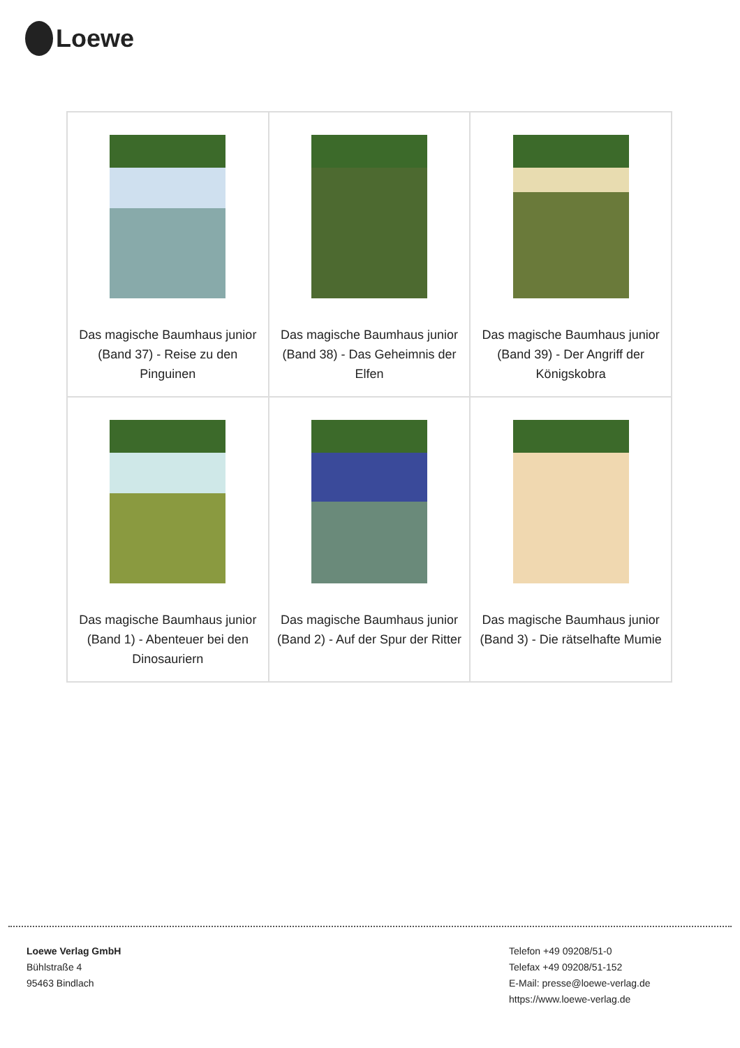Loewe
| Das magische Baumhaus junior (Band 37) - Reise zu den Pinguinen | Das magische Baumhaus junior (Band 38) - Das Geheimnis der Elfen | Das magische Baumhaus junior (Band 39) - Der Angriff der Königskobra |
| Das magische Baumhaus junior (Band 1) - Abenteuer bei den Dinosauriern | Das magische Baumhaus junior (Band 2) - Auf der Spur der Ritter | Das magische Baumhaus junior (Band 3) - Die rätselhafte Mumie |
Loewe Verlag GmbH
Bühlstraße 4
95463 Bindlach
Telefon +49 09208/51-0
Telefax +49 09208/51-152
E-Mail: presse@loewe-verlag.de
https://www.loewe-verlag.de